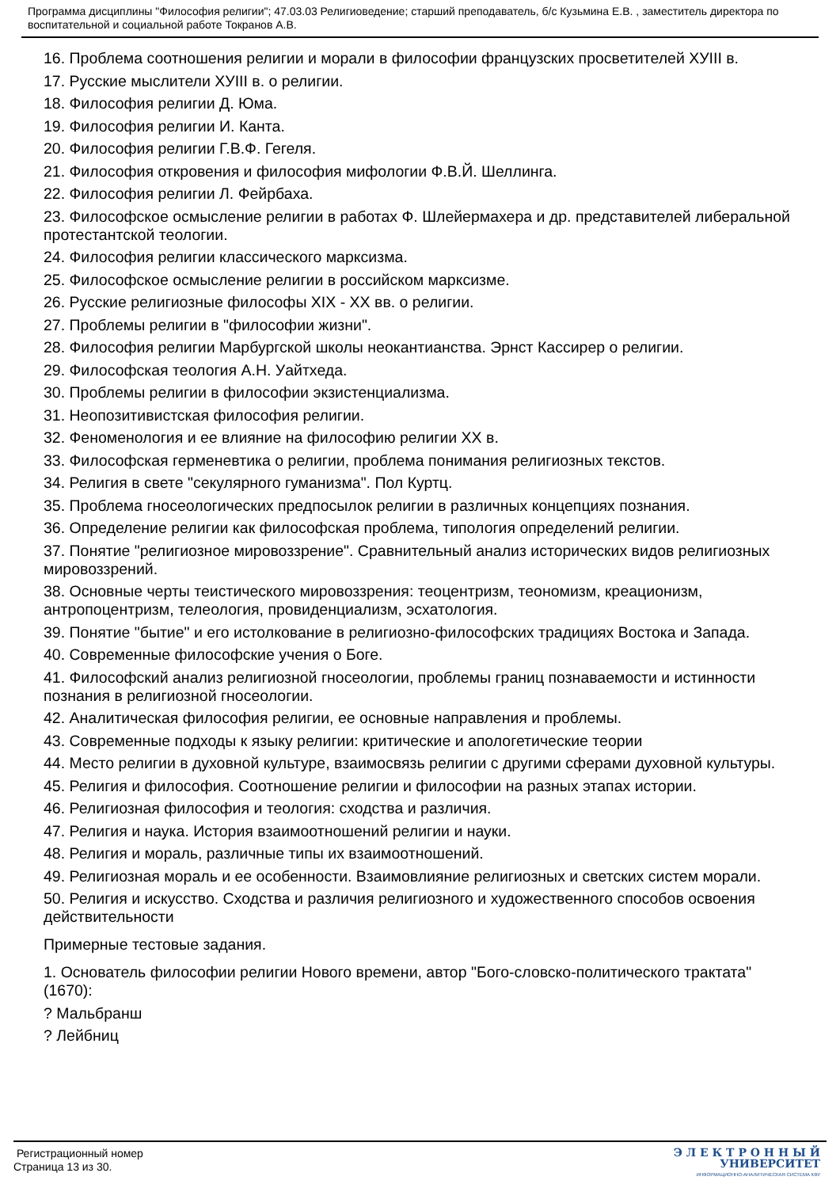Программа дисциплины "Философия религии"; 47.03.03 Религиоведение; старший преподаватель, б/с Кузьмина Е.В. , заместитель директора по воспитательной и социальной работе Токранов А.В.
16. Проблема соотношения религии и морали в философии французских просветителей XУIII в.
17. Русские мыслители XУIII в. о религии.
18. Философия религии Д. Юма.
19. Философия религии И. Канта.
20. Философия религии Г.В.Ф. Гегеля.
21. Философия откровения и философия мифологии Ф.В.Й. Шеллинга.
22. Философия религии Л. Фейрбаха.
23. Философское осмысление религии в работах Ф. Шлейермахера и др. представителей либеральной протестантской теологии.
24. Философия религии классического марксизма.
25. Философское осмысление религии в российском марксизме.
26. Русские религиозные философы XIX - XX вв. о религии.
27. Проблемы религии в "философии жизни".
28. Философия религии Марбургской школы неокантианства. Эрнст Кассирер о религии.
29. Философская теология А.Н. Уайтхеда.
30. Проблемы религии в философии экзистенциализма.
31. Неопозитивистская философия религии.
32. Феноменология и ее влияние на философию религии XX в.
33. Философская герменевтика о религии, проблема понимания религиозных текстов.
34. Религия в свете "секулярного гуманизма". Пол Куртц.
35. Проблема гносеологических предпосылок религии в различных концепциях познания.
36. Определение религии как философская проблема, типология определений религии.
37. Понятие "религиозное мировоззрение". Сравнительный анализ исторических видов религиозных мировоззрений.
38. Основные черты теистического мировоззрения: теоцентризм, теономизм, креационизм, антропоцентризм, телеология, провиденциализм, эсхатология.
39. Понятие "бытие" и его истолкование в религиозно-философских традициях Востока и Запада.
40. Современные философские учения о Боге.
41. Философский анализ религиозной гносеологии, проблемы границ познаваемости и истинности познания в религиозной гносеологии.
42. Аналитическая философия религии, ее основные направления и проблемы.
43. Современные подходы к языку религии: критические и апологетические теории
44. Место религии в духовной культуре, взаимосвязь религии с другими сферами духовной культуры.
45. Религия и философия. Соотношение религии и философии на разных этапах истории.
46. Религиозная философия и теология: сходства и различия.
47. Религия и наука. История взаимоотношений религии и науки.
48. Религия и мораль, различные типы их взаимоотношений.
49. Религиозная мораль и ее особенности. Взаимовлияние религиозных и светских систем морали.
50. Религия и искусство. Сходства и различия религиозного и художественного способов освоения действительности
Примерные тестовые задания.
1. Основатель философии религии Нового времени, автор "Бого-словско-политического трактата" (1670):
? Мальбранш
? Лейбниц
Регистрационный номер
Страница 13 из 30.
Э Л Е К Т Р О Н Н Ы Й
УНИВЕРСИТЕТ
ИНФОРМАЦИОННО-АНАЛИТИЧЕСКАЯ СИСТЕМА КФУ